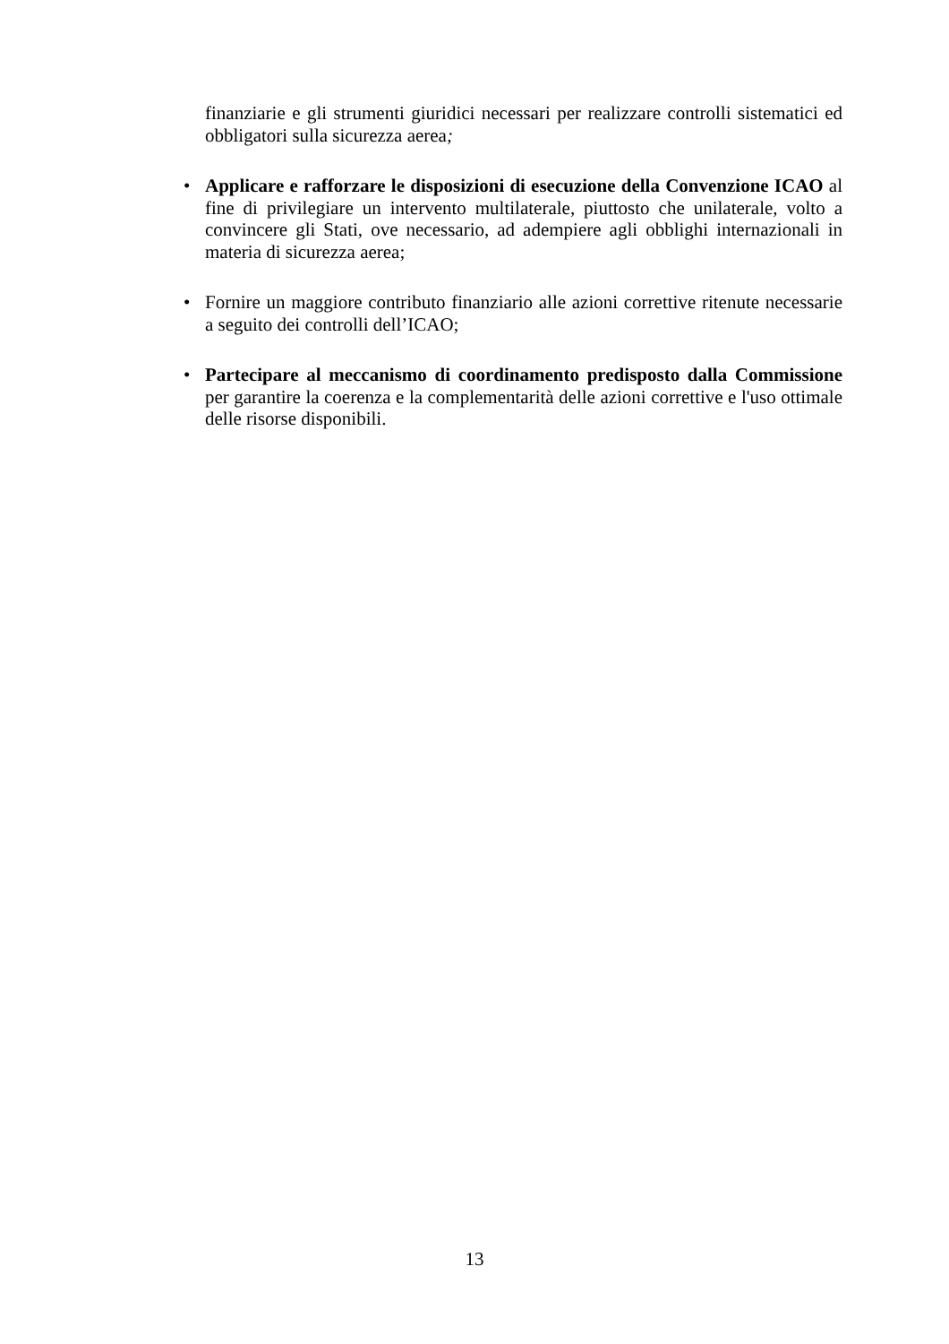finanziarie e gli strumenti giuridici necessari per realizzare controlli sistematici ed obbligatori sulla sicurezza aerea;
• Applicare e rafforzare le disposizioni di esecuzione della Convenzione ICAO al fine di privilegiare un intervento multilaterale, piuttosto che unilaterale, volto a convincere gli Stati, ove necessario, ad adempiere agli obblighi internazionali in materia di sicurezza aerea;
• Fornire un maggiore contributo finanziario alle azioni correttive ritenute necessarie a seguito dei controlli dell’ICAO;
• Partecipare al meccanismo di coordinamento predisposto dalla Commissione per garantire la coerenza e la complementarità delle azioni correttive e l'uso ottimale delle risorse disponibili.
13